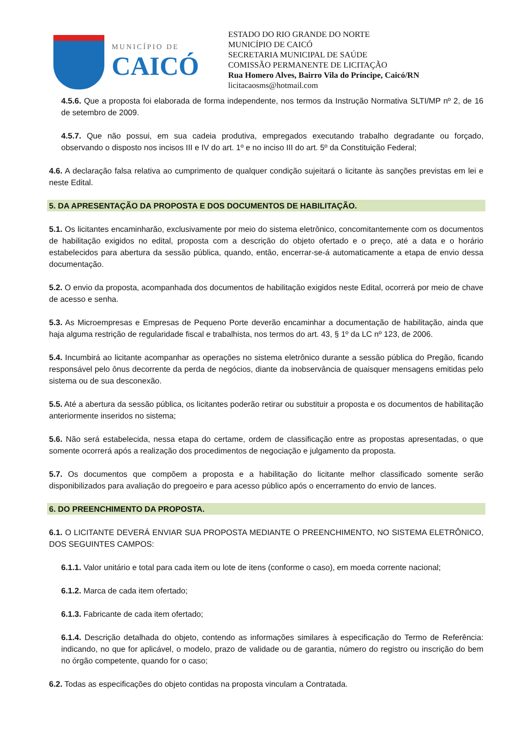MUNICÍPIO DE
CAICÓ
ESTADO DO RIO GRANDE DO NORTE
MUNICÍPIO DE CAICÓ
SECRETARIA MUNICIPAL DE SAÚDE
COMISSÃO PERMANENTE DE LICITAÇÃO
Rua Homero Alves, Bairro Vila do Príncipe, Caicó/RN
licitacaosms@hotmail.com
4.5.6. Que a proposta foi elaborada de forma independente, nos termos da Instrução Normativa SLTI/MP nº 2, de 16 de setembro de 2009.
4.5.7. Que não possui, em sua cadeia produtiva, empregados executando trabalho degradante ou forçado, observando o disposto nos incisos III e IV do art. 1º e no inciso III do art. 5º da Constituição Federal;
4.6. A declaração falsa relativa ao cumprimento de qualquer condição sujeitará o licitante às sanções previstas em lei e neste Edital.
5. DA APRESENTAÇÃO DA PROPOSTA E DOS DOCUMENTOS DE HABILITAÇÃO.
5.1. Os licitantes encaminharão, exclusivamente por meio do sistema eletrônico, concomitantemente com os documentos de habilitação exigidos no edital, proposta com a descrição do objeto ofertado e o preço, até a data e o horário estabelecidos para abertura da sessão pública, quando, então, encerrar-se-á automaticamente a etapa de envio dessa documentação.
5.2. O envio da proposta, acompanhada dos documentos de habilitação exigidos neste Edital, ocorrerá por meio de chave de acesso e senha.
5.3. As Microempresas e Empresas de Pequeno Porte deverão encaminhar a documentação de habilitação, ainda que haja alguma restrição de regularidade fiscal e trabalhista, nos termos do art. 43, § 1º da LC nº 123, de 2006.
5.4. Incumbirá ao licitante acompanhar as operações no sistema eletrônico durante a sessão pública do Pregão, ficando responsável pelo ônus decorrente da perda de negócios, diante da inobservância de quaisquer mensagens emitidas pelo sistema ou de sua desconexão.
5.5. Até a abertura da sessão pública, os licitantes poderão retirar ou substituir a proposta e os documentos de habilitação anteriormente inseridos no sistema;
5.6. Não será estabelecida, nessa etapa do certame, ordem de classificação entre as propostas apresentadas, o que somente ocorrerá após a realização dos procedimentos de negociação e julgamento da proposta.
5.7. Os documentos que compõem a proposta e a habilitação do licitante melhor classificado somente serão disponibilizados para avaliação do pregoeiro e para acesso público após o encerramento do envio de lances.
6. DO PREENCHIMENTO DA PROPOSTA.
6.1. O LICITANTE DEVERÁ ENVIAR SUA PROPOSTA MEDIANTE O PREENCHIMENTO, NO SISTEMA ELETRÔNICO, DOS SEGUINTES CAMPOS:
6.1.1. Valor unitário e total para cada item ou lote de itens (conforme o caso), em moeda corrente nacional;
6.1.2. Marca de cada item ofertado;
6.1.3. Fabricante de cada item ofertado;
6.1.4. Descrição detalhada do objeto, contendo as informações similares à especificação do Termo de Referência: indicando, no que for aplicável, o modelo, prazo de validade ou de garantia, número do registro ou inscrição do bem no órgão competente, quando for o caso;
6.2. Todas as especificações do objeto contidas na proposta vinculam a Contratada.